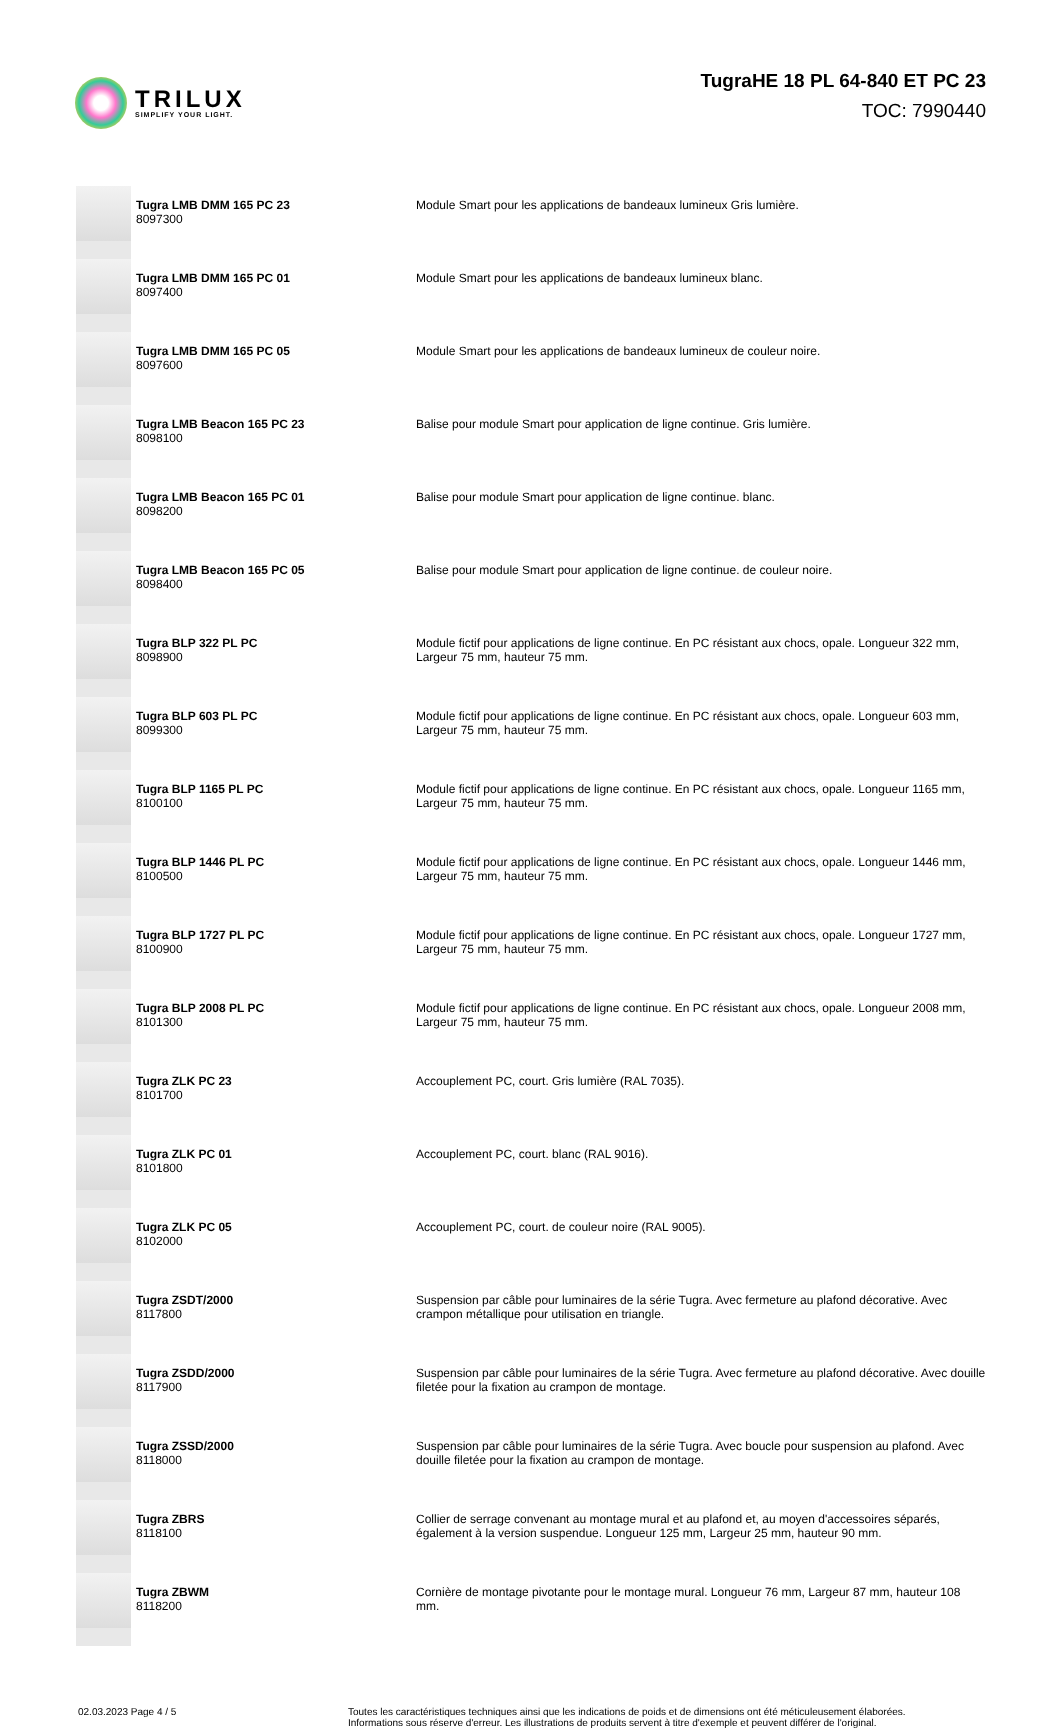TRILUX
SIMPLIFY YOUR LIGHT.
TugraHE 18 PL 64-840 ET PC 23
TOC: 7990440
| | Tugra LMB DMM 165 PC 23 8097300 | Module Smart pour les applications de bandeaux lumineux Gris lumière. |
| | Tugra LMB DMM 165 PC 01 8097400 | Module Smart pour les applications de bandeaux lumineux blanc. |
| | Tugra LMB DMM 165 PC 05 8097600 | Module Smart pour les applications de bandeaux lumineux de couleur noire. |
| | Tugra LMB Beacon 165 PC 23 8098100 | Balise pour module Smart pour application de ligne continue. Gris lumière. |
| | Tugra LMB Beacon 165 PC 01 8098200 | Balise pour module Smart pour application de ligne continue. blanc. |
| | Tugra LMB Beacon 165 PC 05 8098400 | Balise pour module Smart pour application de ligne continue. de couleur noire. |
| | Tugra BLP 322 PL PC 8098900 | Module fictif pour applications de ligne continue. En PC résistant aux chocs, opale. Longueur 322 mm, Largeur 75 mm, hauteur 75 mm. |
| | Tugra BLP 603 PL PC 8099300 | Module fictif pour applications de ligne continue. En PC résistant aux chocs, opale. Longueur 603 mm, Largeur 75 mm, hauteur 75 mm. |
| | Tugra BLP 1165 PL PC 8100100 | Module fictif pour applications de ligne continue. En PC résistant aux chocs, opale. Longueur 1165 mm, Largeur 75 mm, hauteur 75 mm. |
| | Tugra BLP 1446 PL PC 8100500 | Module fictif pour applications de ligne continue. En PC résistant aux chocs, opale. Longueur 1446 mm, Largeur 75 mm, hauteur 75 mm. |
| | Tugra BLP 1727 PL PC 8100900 | Module fictif pour applications de ligne continue. En PC résistant aux chocs, opale. Longueur 1727 mm, Largeur 75 mm, hauteur 75 mm. |
| | Tugra BLP 2008 PL PC 8101300 | Module fictif pour applications de ligne continue. En PC résistant aux chocs, opale. Longueur 2008 mm, Largeur 75 mm, hauteur 75 mm. |
| | Tugra ZLK PC 23 8101700 | Accouplement PC, court. Gris lumière (RAL 7035). |
| | Tugra ZLK PC 01 8101800 | Accouplement PC, court. blanc (RAL 9016). |
| | Tugra ZLK PC 05 8102000 | Accouplement PC, court. de couleur noire (RAL 9005). |
| | Tugra ZSDT/2000 8117800 | Suspension par câble pour luminaires de la série Tugra. Avec fermeture au plafond décorative. Avec crampon métallique pour utilisation en triangle. |
| | Tugra ZSDD/2000 8117900 | Suspension par câble pour luminaires de la série Tugra. Avec fermeture au plafond décorative. Avec douille filetée pour la fixation au crampon de montage. |
| | Tugra ZSSD/2000 8118000 | Suspension par câble pour luminaires de la série Tugra. Avec boucle pour suspension au plafond. Avec douille filetée pour la fixation au crampon de montage. |
| | Tugra ZBRS 8118100 | Collier de serrage convenant au montage mural et au plafond et, au moyen d'accessoires séparés, également à la version suspendue. Longueur 125 mm, Largeur 25 mm, hauteur 90 mm. |
| | Tugra ZBWM 8118200 | Cornière de montage pivotante pour le montage mural. Longueur 76 mm, Largeur 87 mm, hauteur 108 mm. |
02.03.2023 Page 4 / 5 Toutes les caractéristiques techniques ainsi que les indications de poids et de dimensions ont été méticuleusement élaborées.
Informations sous réserve d'erreur. Les illustrations de produits servent à titre d'exemple et peuvent différer de l'original.